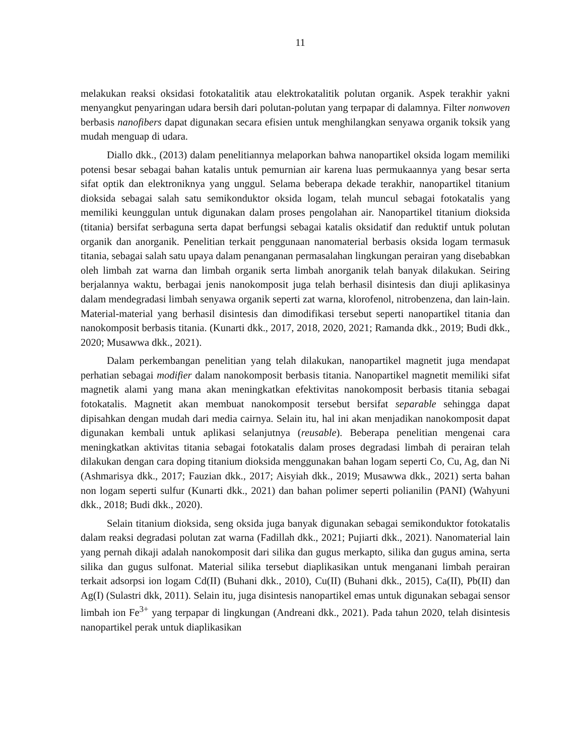11
melakukan reaksi oksidasi fotokatalitik atau elektrokatalitik polutan organik. Aspek terakhir yakni menyangkut penyaringan udara bersih dari polutan-polutan yang terpapar di dalamnya. Filter nonwoven berbasis nanofibers dapat digunakan secara efisien untuk menghilangkan senyawa organik toksik yang mudah menguap di udara.
Diallo dkk., (2013) dalam penelitiannya melaporkan bahwa nanopartikel oksida logam memiliki potensi besar sebagai bahan katalis untuk pemurnian air karena luas permukaannya yang besar serta sifat optik dan elektroniknya yang unggul. Selama beberapa dekade terakhir, nanopartikel titanium dioksida sebagai salah satu semikonduktor oksida logam, telah muncul sebagai fotokatalis yang memiliki keunggulan untuk digunakan dalam proses pengolahan air. Nanopartikel titanium dioksida (titania) bersifat serbaguna serta dapat berfungsi sebagai katalis oksidatif dan reduktif untuk polutan organik dan anorganik. Penelitian terkait penggunaan nanomaterial berbasis oksida logam termasuk titania, sebagai salah satu upaya dalam penanganan permasalahan lingkungan perairan yang disebabkan oleh limbah zat warna dan limbah organik serta limbah anorganik telah banyak dilakukan. Seiring berjalannya waktu, berbagai jenis nanokomposit juga telah berhasil disintesis dan diuji aplikasinya dalam mendegradasi limbah senyawa organik seperti zat warna, klorofenol, nitrobenzena, dan lain-lain. Material-material yang berhasil disintesis dan dimodifikasi tersebut seperti nanopartikel titania dan nanokomposit berbasis titania. (Kunarti dkk., 2017, 2018, 2020, 2021; Ramanda dkk., 2019; Budi dkk., 2020; Musawwa dkk., 2021).
Dalam perkembangan penelitian yang telah dilakukan, nanopartikel magnetit juga mendapat perhatian sebagai modifier dalam nanokomposit berbasis titania. Nanopartikel magnetit memiliki sifat magnetik alami yang mana akan meningkatkan efektivitas nanokomposit berbasis titania sebagai fotokatalis. Magnetit akan membuat nanokomposit tersebut bersifat separable sehingga dapat dipisahkan dengan mudah dari media cairnya. Selain itu, hal ini akan menjadikan nanokomposit dapat digunakan kembali untuk aplikasi selanjutnya (reusable). Beberapa penelitian mengenai cara meningkatkan aktivitas titania sebagai fotokatalis dalam proses degradasi limbah di perairan telah dilakukan dengan cara doping titanium dioksida menggunakan bahan logam seperti Co, Cu, Ag, dan Ni (Ashmarisya dkk., 2017; Fauzian dkk., 2017; Aisyiah dkk., 2019; Musawwa dkk., 2021) serta bahan non logam seperti sulfur (Kunarti dkk., 2021) dan bahan polimer seperti polianilin (PANI) (Wahyuni dkk., 2018; Budi dkk., 2020).
Selain titanium dioksida, seng oksida juga banyak digunakan sebagai semikonduktor fotokatalis dalam reaksi degradasi polutan zat warna (Fadillah dkk., 2021; Pujiarti dkk., 2021). Nanomaterial lain yang pernah dikaji adalah nanokomposit dari silika dan gugus merkapto, silika dan gugus amina, serta silika dan gugus sulfonat. Material silika tersebut diaplikasikan untuk menganani limbah perairan terkait adsorpsi ion logam Cd(II) (Buhani dkk., 2010), Cu(II) (Buhani dkk., 2015), Ca(II), Pb(II) dan Ag(I) (Sulastri dkk, 2011). Selain itu, juga disintesis nanopartikel emas untuk digunakan sebagai sensor limbah ion Fe<sup>3+</sup> yang terpapar di lingkungan (Andreani dkk., 2021). Pada tahun 2020, telah disintesis nanopartikel perak untuk diaplikasikan